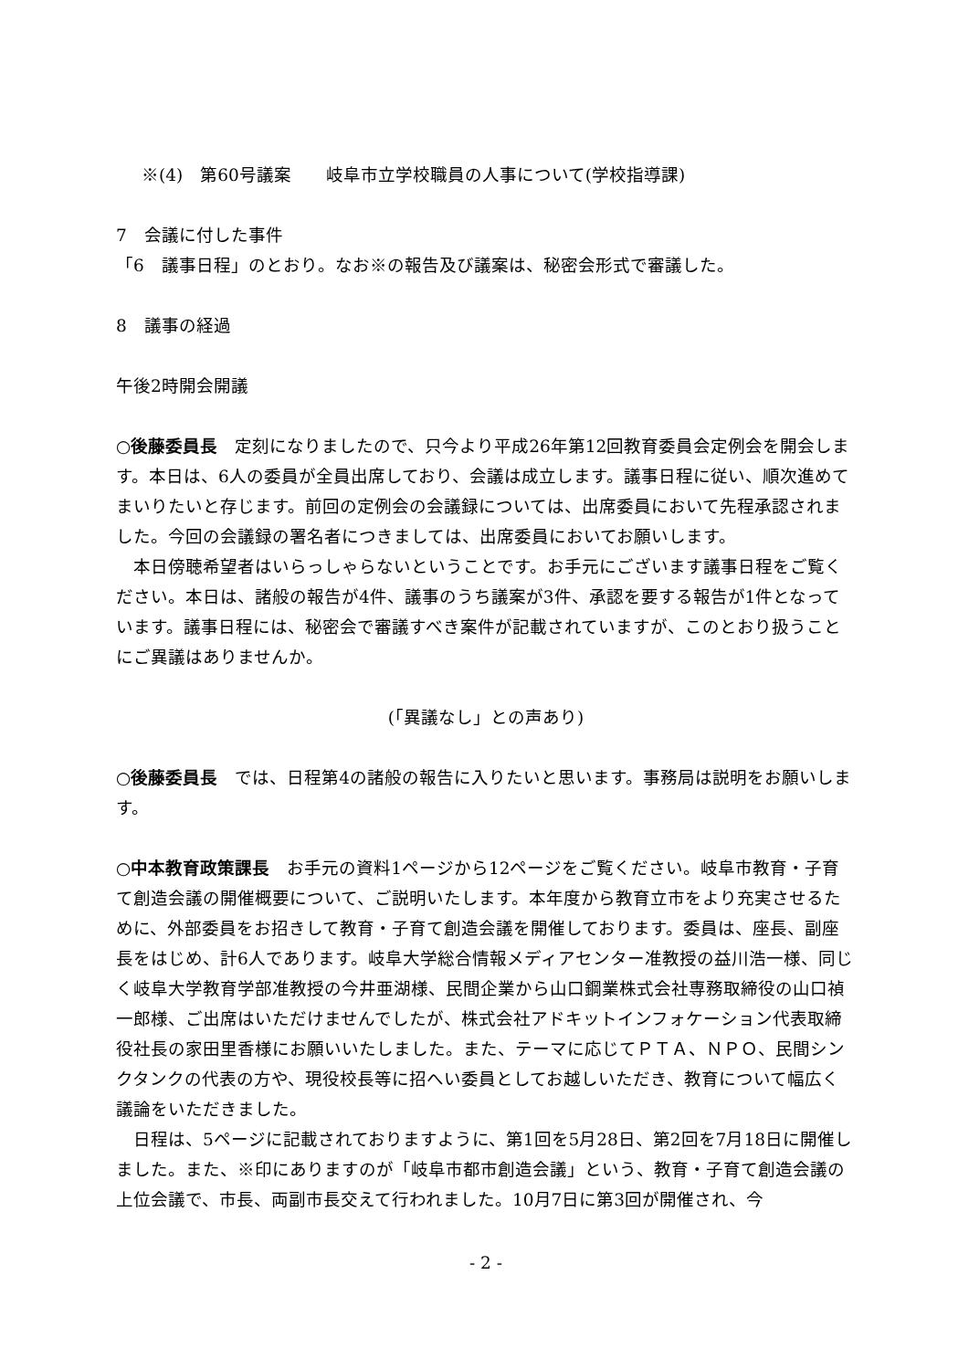※(4)　第60号議案　　岐阜市立学校職員の人事について(学校指導課)
7　会議に付した事件
「6　議事日程」のとおり。なお※の報告及び議案は、秘密会形式で審議した。
8　議事の経過
午後2時開会開議
○後藤委員長　定刻になりましたので、只今より平成26年第12回教育委員会定例会を開会します。本日は、6人の委員が全員出席しており、会議は成立します。議事日程に従い、順次進めてまいりたいと存じます。前回の定例会の会議録については、出席委員において先程承認されました。今回の会議録の署名者につきましては、出席委員においてお願いします。
　本日傍聴希望者はいらっしゃらないということです。お手元にございます議事日程をご覧ください。本日は、諸般の報告が4件、議事のうち議案が3件、承認を要する報告が1件となっています。議事日程には、秘密会で審議すべき案件が記載されていますが、このとおり扱うことにご異議はありませんか。
(「異議なし」との声あり)
○後藤委員長　では、日程第4の諸般の報告に入りたいと思います。事務局は説明をお願いします。
○中本教育政策課長　お手元の資料1ページから12ページをご覧ください。岐阜市教育・子育て創造会議の開催概要について、ご説明いたします。本年度から教育立市をより充実させるために、外部委員をお招きして教育・子育て創造会議を開催しております。委員は、座長、副座長をはじめ、計6人であります。岐阜大学総合情報メディアセンター准教授の益川浩一様、同じく岐阜大学教育学部准教授の今井亜湖様、民間企業から山口鋼業株式会社専務取締役の山口禎一郎様、ご出席はいただけませんでしたが、株式会社アドキットインフォケーション代表取締役社長の家田里香様にお願いいたしました。また、テーマに応じてＰＴＡ、ＮＰＯ、民間シンクタンクの代表の方や、現役校長等に招へい委員としてお越しいただき、教育について幅広く議論をいただきました。
　日程は、5ページに記載されておりますように、第1回を5月28日、第2回を7月18日に開催しました。また、※印にありますのが「岐阜市都市創造会議」という、教育・子育て創造会議の上位会議で、市長、両副市長交えて行われました。10月7日に第3回が開催され、今
- 2 -